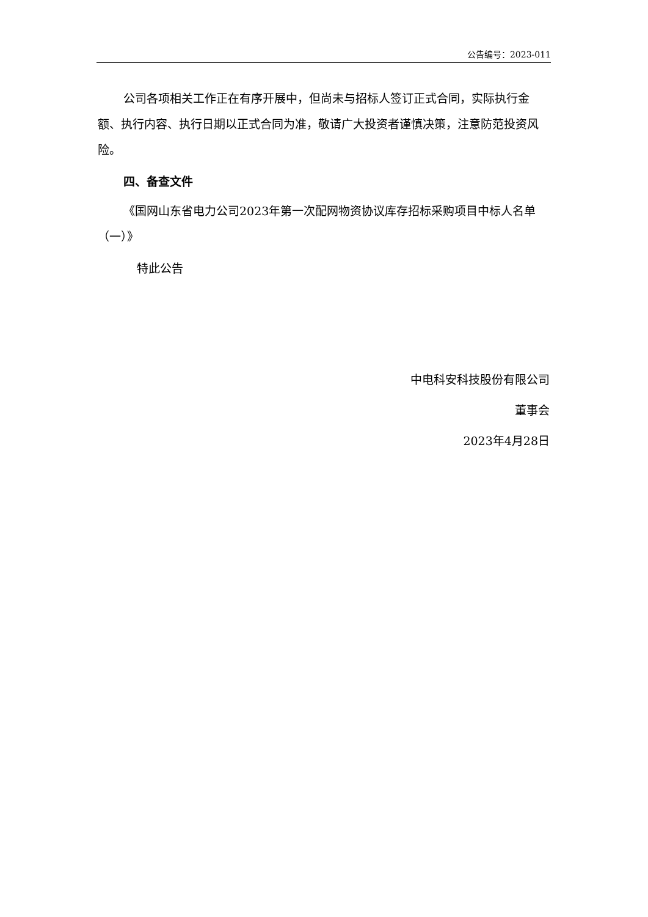公告编号：2023-011
公司各项相关工作正在有序开展中，但尚未与招标人签订正式合同，实际执行金额、执行内容、执行日期以正式合同为准，敬请广大投资者谨慎决策，注意防范投资风险。
四、备查文件
《国网山东省电力公司2023年第一次配网物资协议库存招标采购项目中标人名单（一）》
特此公告
中电科安科技股份有限公司
董事会
2023年4月28日